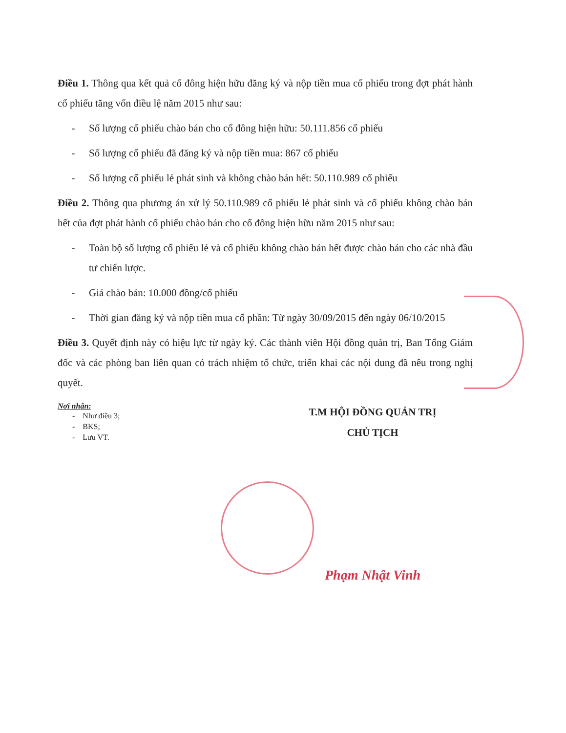Điều 1. Thông qua kết quả cổ đông hiện hữu đăng ký và nộp tiền mua cổ phiếu trong đợt phát hành cổ phiếu tăng vốn điều lệ năm 2015 như sau:
- Số lượng cổ phiếu chào bán cho cổ đông hiện hữu: 50.111.856 cổ phiếu
- Số lượng cổ phiếu đã đăng ký và nộp tiền mua: 867 cổ phiếu
- Số lượng cổ phiếu lẻ phát sinh và không chào bán hết: 50.110.989 cổ phiếu
Điều 2. Thông qua phương án xử lý 50.110.989 cổ phiếu lẻ phát sinh và cổ phiếu không chào bán hết của đợt phát hành cổ phiếu chào bán cho cổ đông hiện hữu năm 2015 như sau:
- Toàn bộ số lượng cổ phiếu lẻ và cổ phiếu không chào bán hết được chào bán cho các nhà đầu tư chiến lược.
- Giá chào bán: 10.000 đồng/cổ phiếu
- Thời gian đăng ký và nộp tiền mua cổ phần: Từ ngày 30/09/2015 đến ngày 06/10/2015
Điều 3. Quyết định này có hiệu lực từ ngày ký. Các thành viên Hội đồng quản trị, Ban Tổng Giám đốc và các phòng ban liên quan có trách nhiệm tổ chức, triển khai các nội dung đã nêu trong nghị quyết.
Nơi nhận:
- Như điều 3;
- BKS;
- Lưu VT.
T.M HỘI ĐỒNG QUẢN TRỊ
CHỦ TỊCH
Phạm Nhật Vinh